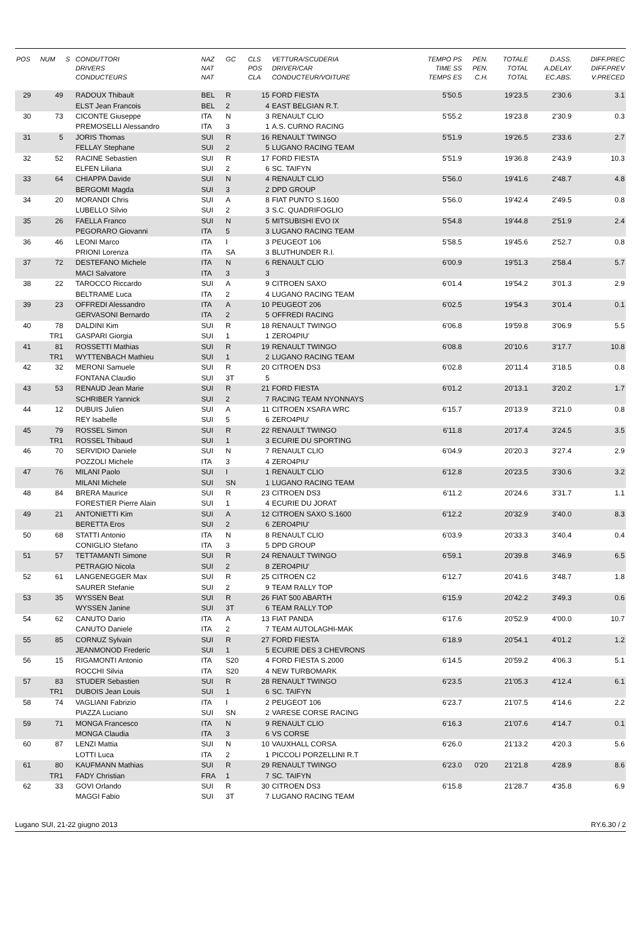| POS | NUM | S | CONDUTTORI DRIVERS CONDUCTEURS | NAZ NAT NAT | GC | CLS POS CLA | VETTURA/SCUDERIA DRIVER/CAR CONDUCTEUR/VOITURE | TEMPO PS TIME SS TEMPS ES | PEN. PEN. C.H. | TOTALE TOTAL TOTAL | D.ASS. A.DELAY EC.ABS. | DIFF.PREC DIFF.PREV V.PRECED |
| --- | --- | --- | --- | --- | --- | --- | --- | --- | --- | --- | --- | --- |
| 29 | 49 | | RADOUX Thibault | BEL | R | 15 | FORD FIESTA | 5'50.5 | | 19'23.5 | 2'30.6 | 3.1 |
| | | | ELST Jean Francois | BEL | 2 | 4 | EAST BELGIAN R.T. | | | | | |
| 30 | 73 | | CICONTE Giuseppe | ITA | N | 3 | RENAULT CLIO | 5'55.2 | | 19'23.8 | 2'30.9 | 0.3 |
| | | | PREMOSELLI Alessandro | ITA | 3 | 1 | A.S. CURNO RACING | | | | | |
| 31 | 5 | | JORIS Thomas | SUI | R | 16 | RENAULT TWINGO | 5'51.9 | | 19'26.5 | 2'33.6 | 2.7 |
| | | | FELLAY Stephane | SUI | 2 | 5 | LUGANO RACING TEAM | | | | | |
| 32 | 52 | | RACINE Sebastien | SUI | R | 17 | FORD FIESTA | 5'51.9 | | 19'36.8 | 2'43.9 | 10.3 |
| | | | ELFEN Liliana | SUI | 2 | 6 | SC. TAIFYN | | | | | |
| 33 | 64 | | CHIAPPA Davide | SUI | N | 4 | RENAULT CLIO | 5'56.0 | | 19'41.6 | 2'48.7 | 4.8 |
| | | | BERGOMI Magda | SUI | 3 | 2 | DPD GROUP | | | | | |
| 34 | 20 | | MORANDI Chris | SUI | A | 8 | FIAT PUNTO S.1600 | 5'56.0 | | 19'42.4 | 2'49.5 | 0.8 |
| | | | LUBELLO Silvio | SUI | 2 | 3 | S.C. QUADRIFOGLIO | | | | | |
| 35 | 26 | | FAELLA Franco | SUI | N | 5 | MITSUBISHI EVO IX | 5'54.8 | | 19'44.8 | 2'51.9 | 2.4 |
| | | | PEGORARO Giovanni | ITA | 5 | 3 | LUGANO RACING TEAM | | | | | |
| 36 | 46 | | LEONI Marco | ITA | I | 3 | PEUGEOT 106 | 5'58.5 | | 19'45.6 | 2'52.7 | 0.8 |
| | | | PRIONI Lorenza | ITA | SA | 3 | BLUTHUNDER R.I. | | | | | |
| 37 | 72 | | DESTEFANO Michele | ITA | N | 6 | RENAULT CLIO | 6'00.9 | | 19'51.3 | 2'58.4 | 5.7 |
| | | | MACI Salvatore | ITA | 3 | 3 | | | | | | |
| 38 | 22 | | TAROCCO Riccardo | SUI | A | 9 | CITROEN SAXO | 6'01.4 | | 19'54.2 | 3'01.3 | 2.9 |
| | | | BELTRAME Luca | ITA | 2 | 4 | LUGANO RACING TEAM | | | | | |
| 39 | 23 | | OFFREDI Alessandro | ITA | A | 10 | PEUGEOT 206 | 6'02.5 | | 19'54.3 | 3'01.4 | 0.1 |
| | | | GERVASONI Bernardo | ITA | 2 | 5 | OFFREDI RACING | | | | | |
| 40 | 78 | | DALDINI Kim | SUI | R | 18 | RENAULT TWINGO | 6'06.8 | | 19'59.8 | 3'06.9 | 5.5 |
| | TR1 | | GASPARI Giorgia | SUI | 1 | 1 | ZERO4PIU' | | | | | |
| 41 | 81 | | ROSSETTI Mathias | SUI | R | 19 | RENAULT TWINGO | 6'08.8 | | 20'10.6 | 3'17.7 | 10.8 |
| | TR1 | | WYTTENBACH Mathieu | SUI | 1 | 2 | LUGANO RACING TEAM | | | | | |
| 42 | 32 | | MERONI Samuele | SUI | R | 20 | CITROEN DS3 | 6'02.8 | | 20'11.4 | 3'18.5 | 0.8 |
| | | | FONTANA Claudio | SUI | 3T | 5 | | | | | | |
| 43 | 53 | | RENAUD Jean Marie | SUI | R | 21 | FORD FIESTA | 6'01.2 | | 20'13.1 | 3'20.2 | 1.7 |
| | | | SCHRIBER Yannick | SUI | 2 | 7 | RACING TEAM NYONNAYS | | | | | |
| 44 | 12 | | DUBUIS Julien | SUI | A | 11 | CITROEN XSARA WRC | 6'15.7 | | 20'13.9 | 3'21.0 | 0.8 |
| | | | REY Isabelle | SUI | 5 | 6 | ZERO4PIU' | | | | | |
| 45 | 79 | | ROSSEL Simon | SUI | R | 22 | RENAULT TWINGO | 6'11.8 | | 20'17.4 | 3'24.5 | 3.5 |
| | TR1 | | ROSSEL Thibaud | SUI | 1 | 3 | ECURIE DU SPORTING | | | | | |
| 46 | 70 | | SERVIDIO Daniele | SUI | N | 7 | RENAULT CLIO | 6'04.9 | | 20'20.3 | 3'27.4 | 2.9 |
| | | | POZZOLI Michele | ITA | 3 | 4 | ZERO4PIU' | | | | | |
| 47 | 76 | | MILANI Paolo | SUI | I | 1 | RENAULT CLIO | 6'12.8 | | 20'23.5 | 3'30.6 | 3.2 |
| | | | MILANI Michele | SUI | SN | 1 | LUGANO RACING TEAM | | | | | |
| 48 | 84 | | BRERA Maurice | SUI | R | 23 | CITROEN DS3 | 6'11.2 | | 20'24.6 | 3'31.7 | 1.1 |
| | | | FORESTIER Pierre Alain | SUI | 1 | 4 | ECURIE DU JORAT | | | | | |
| 49 | 21 | | ANTONIETTI Kim | SUI | A | 12 | CITROEN SAXO S.1600 | 6'12.2 | | 20'32.9 | 3'40.0 | 8.3 |
| | | | BERETTA Eros | SUI | 2 | 6 | ZERO4PIU' | | | | | |
| 50 | 68 | | STATTI Antonio | ITA | N | 8 | RENAULT CLIO | 6'03.9 | | 20'33.3 | 3'40.4 | 0.4 |
| | | | CONIGLIO Stefano | ITA | 3 | 5 | DPD GROUP | | | | | |
| 51 | 57 | | TETTAMANTI Simone | SUI | R | 24 | RENAULT TWINGO | 6'59.1 | | 20'39.8 | 3'46.9 | 6.5 |
| | | | PETRAGIO Nicola | SUI | 2 | 8 | ZERO4PIU' | | | | | |
| 52 | 61 | | LANGENEGGER Max | SUI | R | 25 | CITROEN C2 | 6'12.7 | | 20'41.6 | 3'48.7 | 1.8 |
| | | | SAURER Stefanie | SUI | 2 | 9 | TEAM RALLY TOP | | | | | |
| 53 | 35 | | WYSSEN Beat | SUI | R | 26 | FIAT 500 ABARTH | 6'15.9 | | 20'42.2 | 3'49.3 | 0.6 |
| | | | WYSSEN Janine | SUI | 3T | 6 | TEAM RALLY TOP | | | | | |
| 54 | 62 | | CANUTO Dario | ITA | A | 13 | FIAT PANDA | 6'17.6 | | 20'52.9 | 4'00.0 | 10.7 |
| | | | CANUTO Daniele | ITA | 2 | 7 | TEAM AUTOLAGHI-MAK | | | | | |
| 55 | 85 | | CORNUZ Sylvain | SUI | R | 27 | FORD FIESTA | 6'18.9 | | 20'54.1 | 4'01.2 | 1.2 |
| | | | JEANMONOD Frederic | SUI | 1 | 5 | ECURIE DES 3 CHEVRONS | | | | | |
| 56 | 15 | | RIGAMONTI Antonio | ITA | S20 | 4 | FORD FIESTA S.2000 | 6'14.5 | | 20'59.2 | 4'06.3 | 5.1 |
| | | | ROCCHI Silvia | ITA | S20 | 4 | NEW TURBOMARK | | | | | |
| 57 | 83 | | STUDER Sebastien | SUI | R | 28 | RENAULT TWINGO | 6'23.5 | | 21'05.3 | 4'12.4 | 6.1 |
| | TR1 | | DUBOIS Jean Louis | SUI | 1 | 6 | SC. TAIFYN | | | | | |
| 58 | 74 | | VAGLIANI Fabrizio | ITA | I | 2 | PEUGEOT 106 | 6'23.7 | | 21'07.5 | 4'14.6 | 2.2 |
| | | | PIAZZA Luciano | SUI | SN | 2 | VARESE CORSE RACING | | | | | |
| 59 | 71 | | MONGA Francesco | ITA | N | 9 | RENAULT CLIO | 6'16.3 | | 21'07.6 | 4'14.7 | 0.1 |
| | | | MONGA Claudia | ITA | 3 | 6 | VS CORSE | | | | | |
| 60 | 87 | | LENZI Mattia | SUI | N | 10 | VAUXHALL CORSA | 6'26.0 | | 21'13.2 | 4'20.3 | 5.6 |
| | | | LOTTI Luca | ITA | 2 | 1 | PICCOLI PORZELLINI R.T | | | | | |
| 61 | 80 | | KAUFMANN Mathias | SUI | R | 29 | RENAULT TWINGO | 6'23.0 | 0'20 | 21'21.8 | 4'28.9 | 8.6 |
| | TR1 | | FADY Christian | FRA | 1 | 7 | SC. TAIFYN | | | | | |
| 62 | 33 | | GOVI Orlando | SUI | R | 30 | CITROEN DS3 | 6'15.8 | | 21'28.7 | 4'35.8 | 6.9 |
| | | | MAGGI Fabio | SUI | 3T | 7 | LUGANO RACING TEAM | | | | | |
Lugano SUI, 21-22 giugno 2013 RY.6.30 / 2